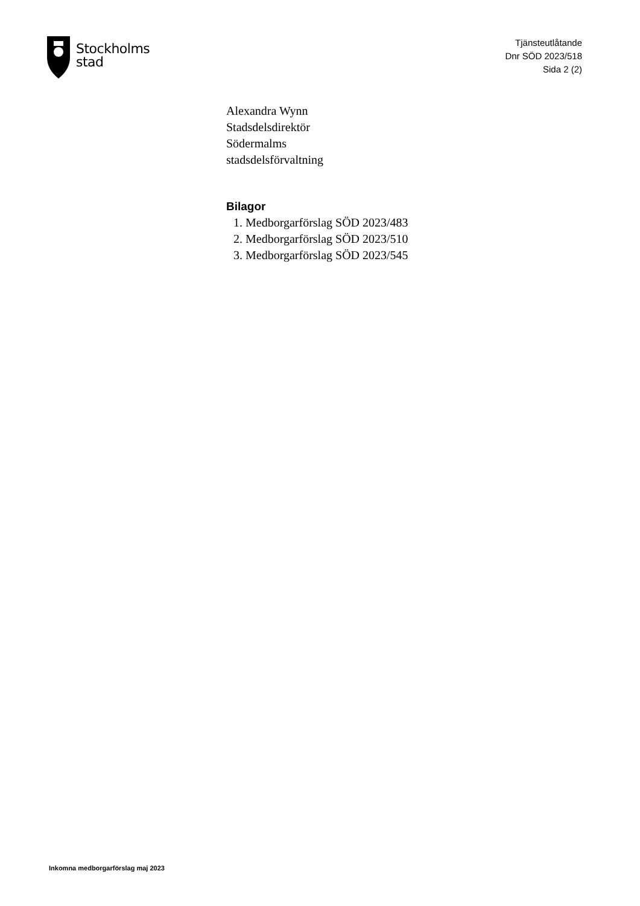Stockholms
stad
Tjänsteutlåtande
Dnr SÖD 2023/518
Sida 2 (2)
Alexandra Wynn
Stadsdelsdirektör
Södermalms
stadsdelsförvaltning
Bilagor
1. Medborgarförslag SÖD 2023/483
2. Medborgarförslag SÖD 2023/510
3. Medborgarförslag SÖD 2023/545
Inkomna medborgarförslag maj 2023